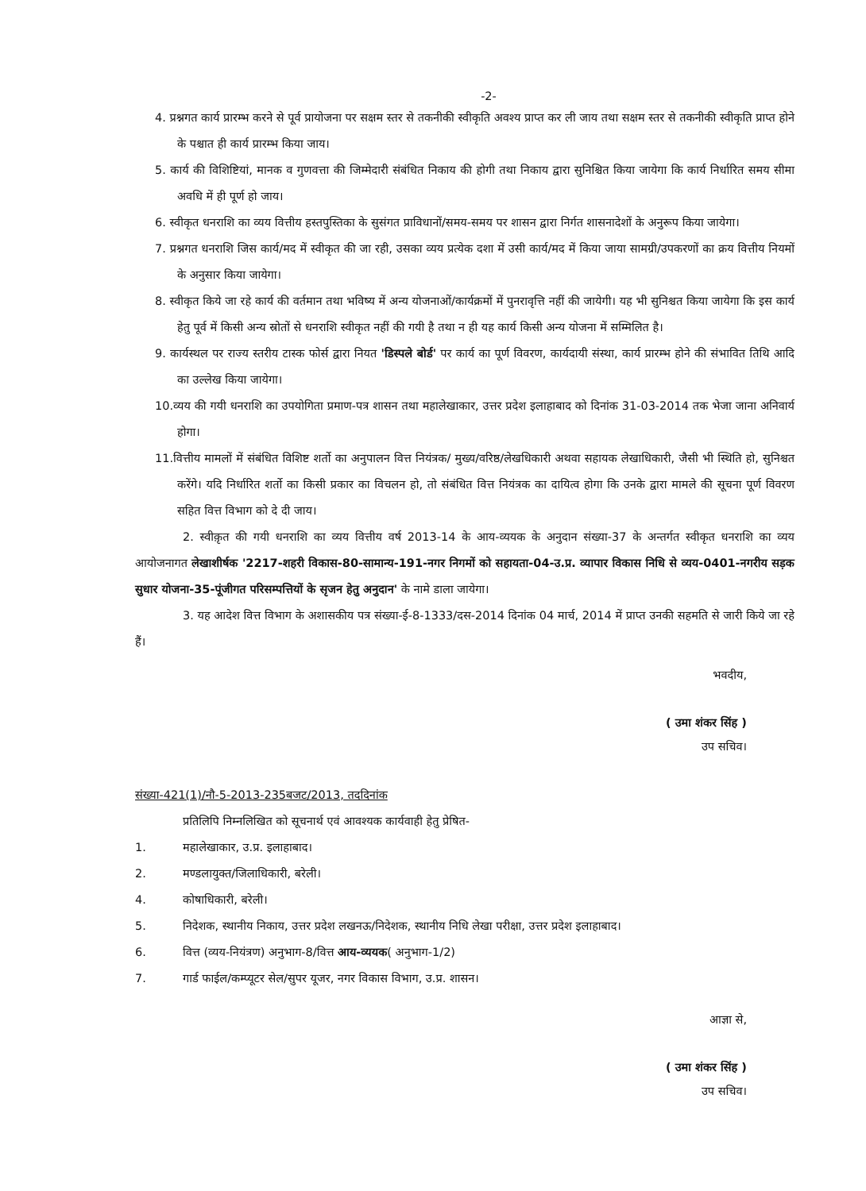-2-
4. प्रश्नगत कार्य प्रारम्भ करने से पूर्व प्रायोजना पर सक्षम स्तर से तकनीकी स्वीकृति अवश्य प्राप्त कर ली जाय तथा सक्षम स्तर से तकनीकी स्वीकृति प्राप्त होने के पश्चात ही कार्य प्रारम्भ किया जाय।
5. कार्य की विशिष्टियां, मानक व गुणवत्ता की जिम्मेदारी संबंधित निकाय की होगी तथा निकाय द्वारा सुनिश्चित किया जायेगा कि कार्य निर्धारित समय सीमा अवधि में ही पूर्ण हो जाय।
6. स्वीकृत धनराशि का व्यय वित्तीय हस्तपुस्तिका के सुसंगत प्राविधानों/समय-समय पर शासन द्वारा निर्गत शासनादेशों के अनुरूप किया जायेगा।
7. प्रश्नगत धनराशि जिस कार्य/मद में स्वीकृत की जा रही, उसका व्यय प्रत्येक दशा में उसी कार्य/मद में किया जाया सामग्री/उपकरणों का क्रय वित्तीय नियमों के अनुसार किया जायेगा।
8. स्वीकृत किये जा रहे कार्य की वर्तमान तथा भविष्य में अन्य योजनाओं/कार्यक्रमों में पुनरावृत्ति नहीं की जायेगी। यह भी सुनिश्चत किया जायेगा कि इस कार्य हेतु पूर्व में किसी अन्य स्रोतों से धनराशि स्वीकृत नहीं की गयी है तथा न ही यह कार्य किसी अन्य योजना में सम्मिलित है।
9. कार्यस्थल पर राज्य स्तरीय टास्क फोर्स द्वारा नियत 'डिस्पले बोर्ड' पर कार्य का पूर्ण विवरण, कार्यदायी संस्था, कार्य प्रारम्भ होने की संभावित तिथि आदि का उल्लेख किया जायेगा।
10.व्यय की गयी धनराशि का उपयोगिता प्रमाण-पत्र शासन तथा महालेखाकार, उत्तर प्रदेश इलाहाबाद को दिनांक 31-03-2014 तक भेजा जाना अनिवार्य होगा।
11.वित्तीय मामलों में संबंधित विशिष्ट शर्तो का अनुपालन वित्त नियंत्रक/ मुख्य/वरिष्ठ/लेखधिकारी अथवा सहायक लेखाधिकारी, जैसी भी स्थिति हो, सुनिश्चत करेंगे। यदि निर्धारित शर्तो का किसी प्रकार का विचलन हो, तो संबंधित वित्त नियंत्रक का दायित्व होगा कि उनके द्वारा मामले की सूचना पूर्ण विवरण सहित वित्त विभाग को दे दी जाय।
2. स्वीक़ृत की गयी धनराशि का व्यय वित्तीय वर्ष 2013-14 के आय-व्ययक के अनुदान संख्या-37 के अन्तर्गत स्वीकृत धनराशि का व्यय आयोजनागत लेखाशीर्षक '2217-शहरी विकास-80-सामान्य-191-नगर निगमों को सहायता-04-उ.प्र. व्यापार विकास निधि से व्यय-0401-नगरीय सड़क सुधार योजना-35-पूंजीगत परिसम्पत्तियों के सृजन हेतु अनुदान' के नामे डाला जायेगा।
3. यह आदेश वित्त विभाग के अशासकीय पत्र संख्या-ई-8-1333/दस-2014 दिनांक 04 मार्च, 2014 में प्राप्त उनकी सहमति से जारी किये जा रहे हैं।
भवदीय,
( उमा शंकर सिंह )
उप सचिव।
संख्या-421(1)/नौ-5-2013-235बजट/2013, तददिनांक
प्रतिलिपि निम्नलिखित को सूचनार्थ एवं आवश्यक कार्यवाही हेतु प्रेषित-
1. महालेखाकार, उ.प्र. इलाहाबाद।
2. मण्डलायुक्त/जिलाधिकारी, बरेली।
4. कोषाधिकारी, बरेली।
5. निदेशक, स्थानीय निकाय, उत्तर प्रदेश लखनऊ/निदेशक, स्थानीय निधि लेखा परीक्षा, उत्तर प्रदेश इलाहाबाद।
6. वित्त (व्यय-नियंत्रण) अनुभाग-8/वित्त आय-व्ययक( अनुभाग-1/2)
7. गार्ड फाईल/कम्प्यूटर सेल/सुपर यूजर, नगर विकास विभाग, उ.प्र. शासन।
आज्ञा से,
( उमा शंकर सिंह )
उप सचिव।